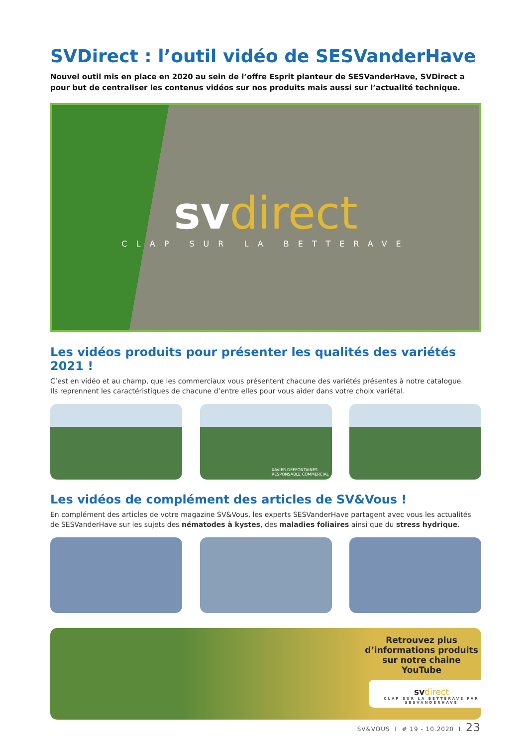SVDirect : l’outil vidéo de SESVanderHave
Nouvel outil mis en place en 2020 au sein de l’offre Esprit planteur de SESVanderHave, SVDirect a pour but de centraliser les contenus vidéos sur nos produits mais aussi sur l’actualité technique.
svdirect
CLAP SUR LA BETTERAVE
Les vidéos produits pour présenter les qualités des variétés 2021 !
C’est en vidéo et au champ, que les commerciaux vous présentent chacune des variétés présentes à notre catalogue.
Ils reprennent les caractéristiques de chacune d’entre elles pour vous aider dans votre choix variétal.
XAVIER DEFFONTAINES
RESPONSABLE COMMERCIAL
Les vidéos de complément des articles de SV&Vous !
En complément des articles de votre magazine SV&Vous, les experts SESVanderHave partagent avec vous les actualités de SESVanderHave sur les sujets des nématodes à kystes, des maladies foliaires ainsi que du stress hydrique.
Retrouvez plus d’informations produits sur notre chaine YouTube
svdirect
CLAP SUR LA BETTERAVE PAR SESVANDERHAVE
SV&VOUS I # 19 - 10.2020 I 23